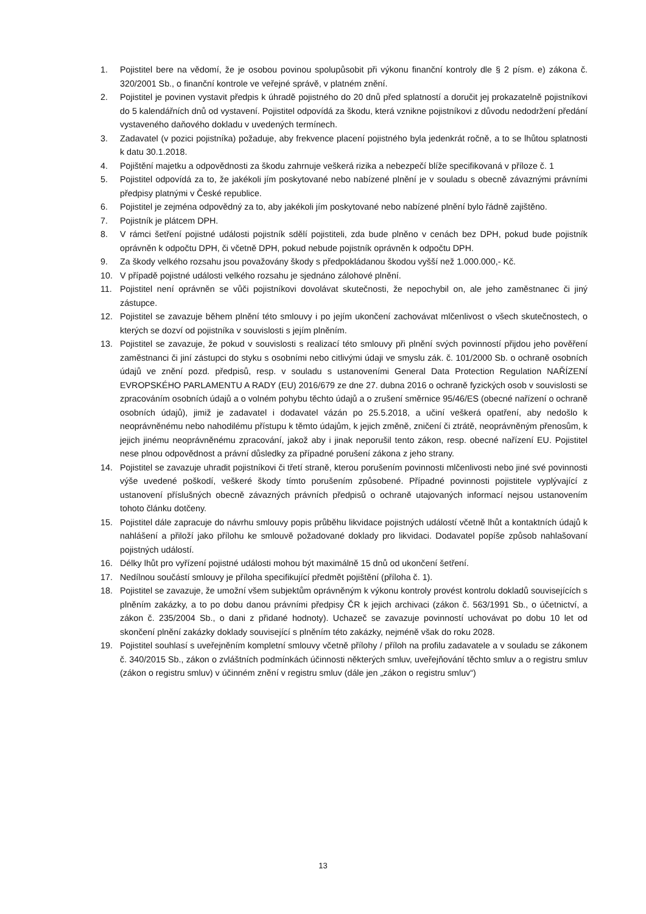1. Pojistitel bere na vědomí, že je osobou povinou spolupůsobit při výkonu finanční kontroly dle § 2 písm. e) zákona č. 320/2001 Sb., o finanční kontrole ve veřejné správě, v platném znění.
2. Pojistitel je povinen vystavit předpis k úhradě pojistného do 20 dnů před splatností a doručit jej prokazatelně pojistníkovi do 5 kalendářních dnů od vystavení. Pojistitel odpovídá za škodu, která vznikne pojistníkovi z důvodu nedodržení předání vystaveného daňového dokladu v uvedených termínech.
3. Zadavatel (v pozici pojistníka) požaduje, aby frekvence placení pojistného byla jedenkrát ročně, a to se lhůtou splatnosti k datu 30.1.2018.
4. Pojištění majetku a odpovědnosti za škodu zahrnuje veškerá rizika a nebezpečí blíže specifikovaná v příloze č. 1
5. Pojistitel odpovídá za to, že jakékoli jím poskytované nebo nabízené plnění je v souladu s obecně závaznými právními předpisy platnými v České republice.
6. Pojistitel je zejména odpovědný za to, aby jakékoli jím poskytované nebo nabízené plnění bylo řádně zajištěno.
7. Pojistník je plátcem DPH.
8. V rámci šetření pojistné události pojistník sdělí pojistiteli, zda bude plněno v cenách bez DPH, pokud bude pojistník oprávněn k odpočtu DPH, či včetně DPH, pokud nebude pojistník oprávněn k odpočtu DPH.
9. Za škody velkého rozsahu jsou považovány škody s předpokládanou škodou vyšší než 1.000.000,- Kč.
10. V případě pojistné události velkého rozsahu je sjednáno zálohové plnění.
11. Pojistitel není oprávněn se vůči pojistníkovi dovolávat skutečnosti, že nepochybil on, ale jeho zaměstnanec či jiný zástupce.
12. Pojistitel se zavazuje během plnění této smlouvy i po jejím ukončení zachovávat mlčenlivost o všech skutečnostech, o kterých se dozví od pojistníka v souvislosti s jejím plněním.
13. Pojistitel se zavazuje, že pokud v souvislosti s realizací této smlouvy při plnění svých povinností přijdou jeho pověření zaměstnanci či jiní zástupci do styku s osobními nebo citlivými údaji ve smyslu zák. č. 101/2000 Sb. o ochraně osobních údajů ve znění pozd. předpisů, resp. v souladu s ustanoveními General Data Protection Regulation NAŘÍZENÍ EVROPSKÉHO PARLAMENTU A RADY (EU) 2016/679 ze dne 27. dubna 2016 o ochraně fyzických osob v souvislosti se zpracováním osobních údajů a o volném pohybu těchto údajů a o zrušení směrnice 95/46/ES (obecné nařízení o ochraně osobních údajů), jimiž je zadavatel i dodavatel vázán po 25.5.2018, a učiní veškerá opatření, aby nedošlo k neoprávněnému nebo nahodilému přístupu k těmto údajům, k jejich změně, zničení či ztrátě, neoprávněným přenosům, k jejich jinému neoprávněnému zpracování, jakož aby i jinak neporušil tento zákon, resp. obecné nařízení EU. Pojistitel nese plnou odpovědnost a právní důsledky za případné porušení zákona z jeho strany.
14. Pojistitel se zavazuje uhradit pojistníkovi či třetí straně, kterou porušením povinnosti mlčenlivosti nebo jiné své povinnosti výše uvedené poškodí, veškeré škody tímto porušením způsobené. Případné povinnosti pojistitele vyplývající z ustanovení příslušných obecně závazných právních předpisů o ochraně utajovaných informací nejsou ustanovením tohoto článku dotčeny.
15. Pojistitel dále zapracuje do návrhu smlouvy popis průběhu likvidace pojistných událostí včetně lhůt a kontaktních údajů k nahlášení a přiloží jako přílohu ke smlouvě požadované doklady pro likvidaci. Dodavatel popíše způsob nahlašovaní pojistných událostí.
16. Délky lhůt pro vyřízení pojistné události mohou být maximálně 15 dnů od ukončení šetření.
17. Nedílnou součástí smlouvy je příloha specifikující předmět pojištění (příloha č. 1).
18. Pojistitel se zavazuje, že umožní všem subjektům oprávněným k výkonu kontroly provést kontrolu dokladů souvisejících s plněním zakázky, a to po dobu danou právními předpisy ČR k jejich archivaci (zákon č. 563/1991 Sb., o účetnictví, a zákon č. 235/2004 Sb., o dani z přidané hodnoty). Uchazeč se zavazuje povinností uchovávat po dobu 10 let od skončení plnění zakázky doklady související s plněním této zakázky, nejméně však do roku 2028.
19. Pojistitel souhlasí s uveřejněním kompletní smlouvy včetně přílohy / příloh na profilu zadavatele a v souladu se zákonem č. 340/2015 Sb., zákon o zvláštních podmínkách účinnosti některých smluv, uveřejňování těchto smluv a o registru smluv (zákon o registru smluv) v účinném znění v registru smluv (dále jen „zákon o registru smluv“)
13